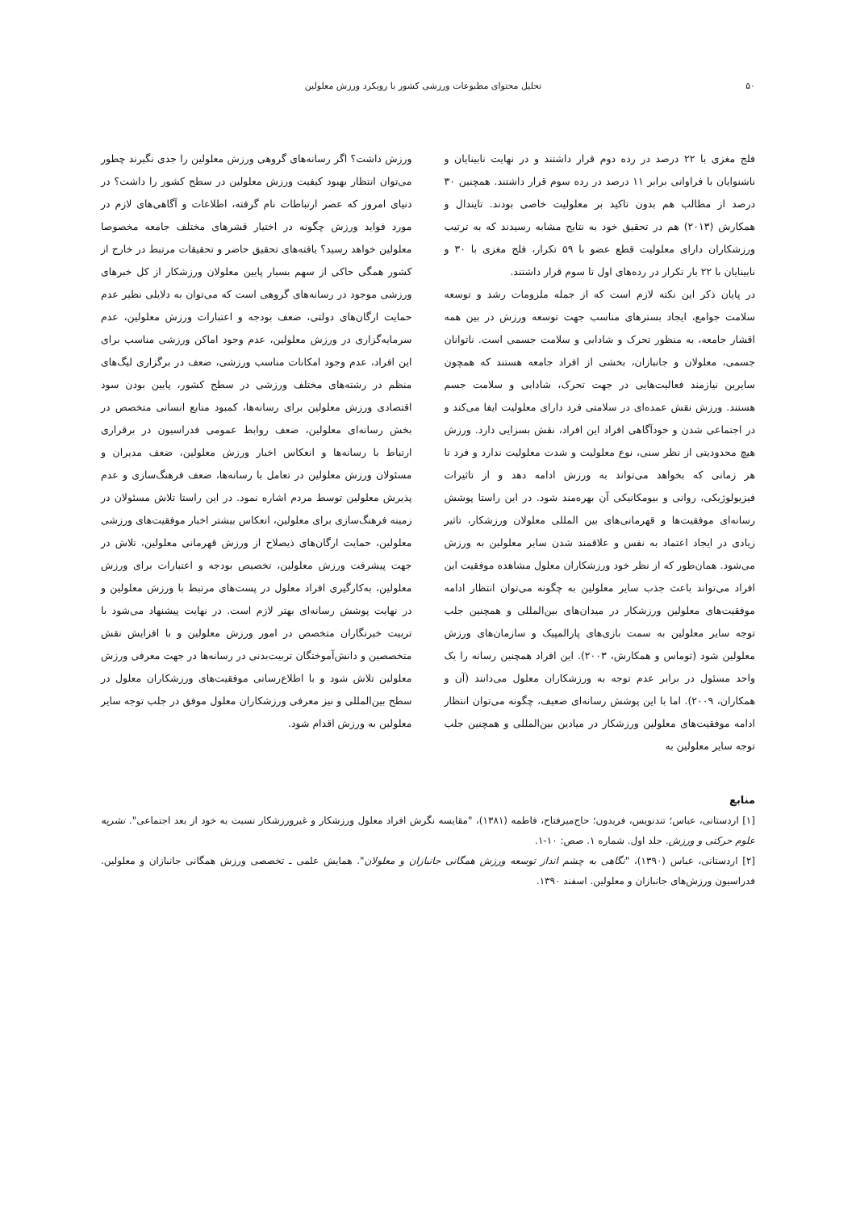۵۰ تحلیل محتوای مطبوعات ورزشی کشور با رویکرد ورزش معلولین
فلج مغزی با ۲۲ درصد در رده دوم قرار داشتند و در نهایت نابینایان و ناشنوایان با فراوانی برابر ۱۱ درصد در رده سوم قرار داشتند. همچنین ۳۰ درصد از مطالب هم بدون تاکید بر معلولیت خاصی بودند. تایندال و همکارش (۲۰۱۳) هم در تحقیق خود به نتایج مشابه رسیدند که به ترتیب ورزشکاران دارای معلولیت قطع عضو با ۵۹ تکرار، فلج مغزی با ۳۰ و نابینایان با ۲۲ بار تکرار در رده‌های اول تا سوم قرار داشتند.
در پایان ذکر این نکته لازم است که از جمله ملزومات رشد و توسعه سلامت جوامع، ایجاد بسترهای مناسب جهت توسعه ورزش در بین همه اقشار جامعه، به منظور تحرک و شادابی و سلامت جسمی است. ناتوانان جسمی، معلولان و جانبازان، بخشی از افراد جامعه هستند که همچون سایرین نیازمند فعالیت‌هایی در جهت تحرک، شادابی و سلامت جسم هستند. ورزش نقش عمده‌ای در سلامتی فرد دارای معلولیت ایفا می‌کند و در اجتماعی شدن و خودآگاهی افراد این افراد، نقش بسزایی دارد. ورزش هیچ محدودیتی از نظر سنی، نوع معلولیت و شدت معلولیت ندارد و فرد تا هر زمانی که بخواهد می‌تواند به ورزش ادامه دهد و از تاثیرات فیزیولوژیکی، روانی و بیومکانیکی آن بهره‌مند شود. در این راستا پوشش رسانه‌ای موفقیت‌ها و قهرمانی‌های بین المللی معلولان ورزشکار، تاثیر زیادی در ایجاد اعتماد به نفس و علاقمند شدن سایر معلولین به ورزش می‌شود. همان‌طور که از نظر خود ورزشکاران معلول مشاهده موفقیت این افراد می‌تواند باعث جذب سایر معلولین به چگونه می‌توان انتظار ادامه موفقیت‌های معلولین ورزشکار در میدان‌های بین‌المللی و همچنین جلب توجه سایر معلولین به سمت بازی‌های پارالمپیک و سازمان‌های ورزش معلولین شود (توماس و همکارش، ۲۰۰۳). این افراد همچنین رسانه را یک واحد مسئول در برابر عدم توجه به ورزشکاران معلول می‌دانند (آن و همکاران، ۲۰۰۹). اما با این پوشش رسانه‌ای ضعیف، چگونه می‌توان انتظار ادامه موفقیت‌های معلولین ورزشکار در میادین بین‌المللی و همچنین جلب توجه سایر معلولین به
ورزش داشت؟ اگر رسانه‌های گروهی ورزش معلولین را جدی نگیرند چطور می‌توان انتظار بهبود کیفیت ورزش معلولین در سطح کشور را داشت؟ در دنیای امروز که عصر ارتباطات نام گرفته، اطلاعات و آگاهی‌های لازم در مورد فواید ورزش چگونه در اختیار قشرهای مختلف جامعه مخصوصا معلولین خواهد رسید؟ یافته‌های تحقیق حاضر و تحقیقات مرتبط در خارج از کشور همگی حاکی از سهم بسیار پایین معلولان ورزشکار از کل خبرهای ورزشی موجود در رسانه‌های گروهی است که می‌توان به دلایلی نظیر عدم حمایت ارگان‌های دولتی، ضعف بودجه و اعتبارات ورزش معلولین، عدم سرمایه‌گزاری در ورزش معلولین، عدم وجود اماکن ورزشی مناسب برای این افراد، عدم وجود امکانات مناسب ورزشی، ضعف در برگزاری لیگ‌های منظم در رشته‌های مختلف ورزشی در سطح کشور، پایین بودن سود اقتصادی ورزش معلولین برای رسانه‌ها، کمبود منابع انسانی متخصص در بخش رسانه‌ای معلولین، ضعف روابط عمومی فدراسیون در برقراری ارتباط با رسانه‌ها و انعکاس اخبار ورزش معلولین، ضعف مدیران و مسئولان ورزش معلولین در تعامل با رسانه‌ها، ضعف فرهنگ‌سازی و عدم پذیرش معلولین توسط مردم اشاره نمود. در این راستا تلاش مسئولان در زمینه فرهنگ‌سازی برای معلولین، انعکاس بیشتر اخبار موفقیت‌های ورزشی معلولین، حمایت ارگان‌های ذیصلاح از ورزش قهرمانی معلولین، تلاش در جهت پیشرفت ورزش معلولین، تخصیص بودجه و اعتبارات برای ورزش معلولین، به‌کارگیری افراد معلول در پست‌های مرتبط با ورزش معلولین و در نهایت پوشش رسانه‌ای بهتر لازم است. در نهایت پیشنهاد می‌شود با تربیت خبرنگاران متخصص در امور ورزش معلولین و با افزایش نقش متخصصین و دانش‌آموختگان تربیت‌بدنی در رسانه‌ها در جهت معرفی ورزش معلولین تلاش شود و با اطلاع‌رسانی موفقیت‌های ورزشکاران معلول در سطح بین‌المللی و نیز معرفی ورزشکاران معلول موفق در جلب توجه سایر معلولین به ورزش اقدام شود.
منابع
[۱] اردستانی، عباس؛ تندنویس، فریدون؛ حاج‌میرفتاح، فاطمه (۱۳۸۱)، "مقایسه نگرش افراد معلول ورزشکار و غیرورزشکار نسبت به خود از بعد اجتماعی". نشریه علوم حرکتی و ورزش. جلد اول. شماره ۱. صص: ۱۰-۱.
[۲] اردستانی، عباس (۱۳۹۰)، "نگاهی به چشم انداز توسعه ورزش همگانی جانبازان و معلولان". همایش علمی ـ تخصصی ورزش همگانی جانبازان و معلولین. فدراسیون ورزش‌های جانبازان و معلولین. اسفند ۱۳۹۰.